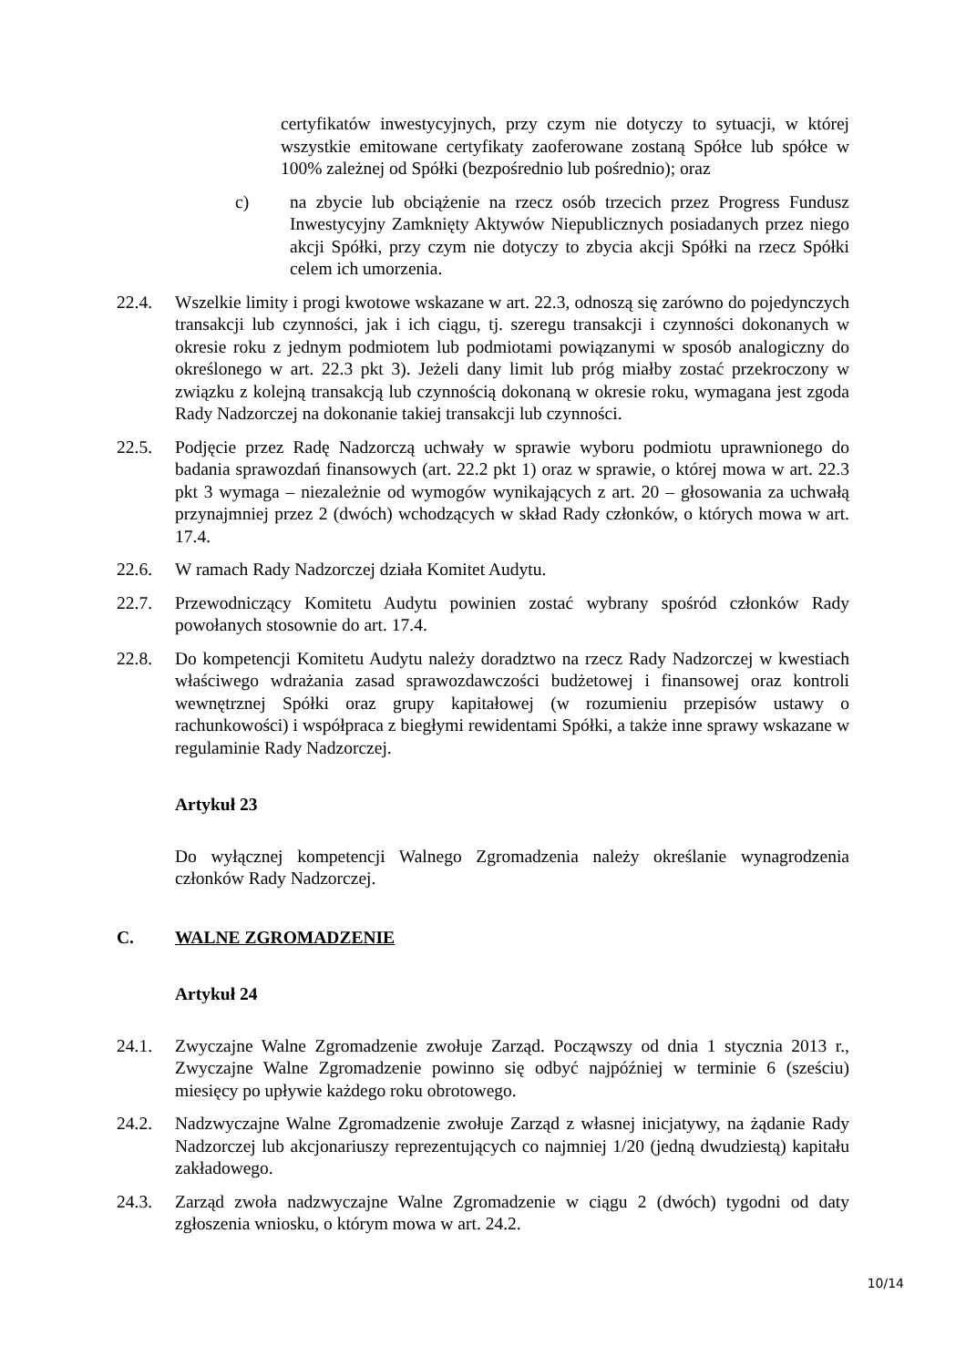certyfikatów inwestycyjnych, przy czym nie dotyczy to sytuacji, w której wszystkie emitowane certyfikaty zaoferowane zostaną Spółce lub spółce w 100% zależnej od Spółki (bezpośrednio lub pośrednio); oraz
c) na zbycie lub obciążenie na rzecz osób trzecich przez Progress Fundusz Inwestycyjny Zamknięty Aktywów Niepublicznych posiadanych przez niego akcji Spółki, przy czym nie dotyczy to zbycia akcji Spółki na rzecz Spółki celem ich umorzenia.
22.4. Wszelkie limity i progi kwotowe wskazane w art. 22.3, odnoszą się zarówno do pojedynczych transakcji lub czynności, jak i ich ciągu, tj. szeregu transakcji i czynności dokonanych w okresie roku z jednym podmiotem lub podmiotami powiązanymi w sposób analogiczny do określonego w art. 22.3 pkt 3). Jeżeli dany limit lub próg miałby zostać przekroczony w związku z kolejną transakcją lub czynnością dokonaną w okresie roku, wymagana jest zgoda Rady Nadzorczej na dokonanie takiej transakcji lub czynności.
22.5. Podjęcie przez Radę Nadzorczą uchwały w sprawie wyboru podmiotu uprawnionego do badania sprawozdań finansowych (art. 22.2 pkt 1) oraz w sprawie, o której mowa w art. 22.3 pkt 3 wymaga – niezależnie od wymogów wynikających z art. 20 – głosowania za uchwałą przynajmniej przez 2 (dwóch) wchodzących w skład Rady członków, o których mowa w art. 17.4.
22.6. W ramach Rady Nadzorczej działa Komitet Audytu.
22.7. Przewodniczący Komitetu Audytu powinien zostać wybrany spośród członków Rady powołanych stosownie do art. 17.4.
22.8. Do kompetencji Komitetu Audytu należy doradztwo na rzecz Rady Nadzorczej w kwestiach właściwego wdrażania zasad sprawozdawczości budżetowej i finansowej oraz kontroli wewnętrznej Spółki oraz grupy kapitałowej (w rozumieniu przepisów ustawy o rachunkowości) i współpraca z biegłymi rewidentami Spółki, a także inne sprawy wskazane w regulaminie Rady Nadzorczej.
Artykuł 23
Do wyłącznej kompetencji Walnego Zgromadzenia należy określanie wynagrodzenia członków Rady Nadzorczej.
C. WALNE ZGROMADZENIE
Artykuł 24
24.1. Zwyczajne Walne Zgromadzenie zwołuje Zarząd. Począwszy od dnia 1 stycznia 2013 r., Zwyczajne Walne Zgromadzenie powinno się odbyć najpóźniej w terminie 6 (sześciu) miesięcy po upływie każdego roku obrotowego.
24.2. Nadzwyczajne Walne Zgromadzenie zwołuje Zarząd z własnej inicjatywy, na żądanie Rady Nadzorczej lub akcjonariuszy reprezentujących co najmniej 1/20 (jedną dwudziestą) kapitału zakładowego.
24.3. Zarząd zwoła nadzwyczajne Walne Zgromadzenie w ciągu 2 (dwóch) tygodni od daty zgłoszenia wniosku, o którym mowa w art. 24.2.
10/14